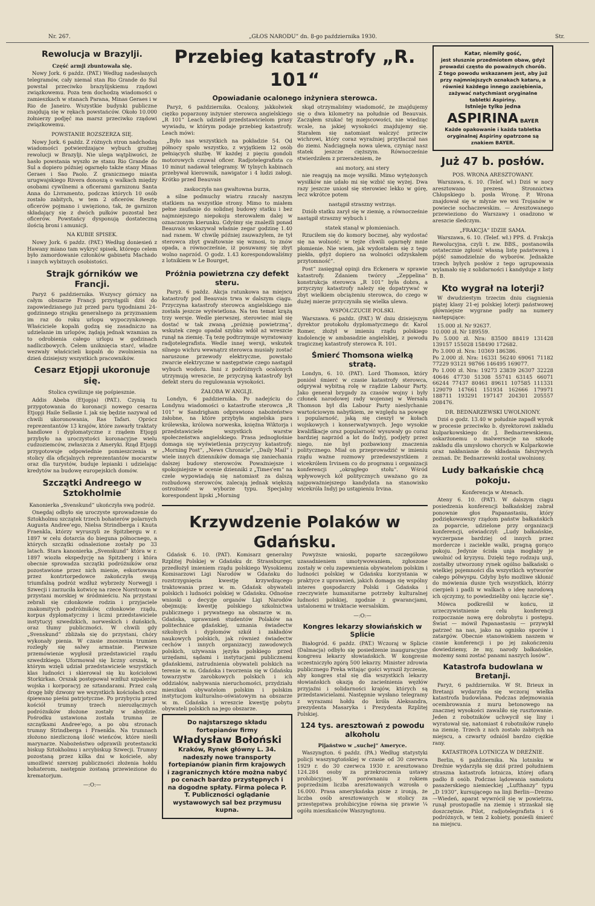Nr. 267. „GŁOS NARODU“ dn. 8-go października 1930. Str.
Rewolucja w Brazylji.
Część armji zbuntowała się.
Nowy Jork. 6 paźdz. (PAT.) Według nadesłanych telegramów, cały niemal stan Rio Grande do Sul powstał przeciwko brazylijskiemu rządowi związkowemu. Poza tem dochodzą wiadomości o zamieszkach w stanach Parana, Minas Geraes i w Rio de Janeiro. Wszystkie budynki publiczne znajdują się w rękach powstańców. Około 10.000 żołnierzy podjęć ma marsz przeciwko rządowi związkowemu.
POWSTANIE ROZSZERZA SIĘ.
Nowy Jork. 6 paźdz. Z różnych stron nadchodzą wiadomości potwierdzające wybuch groźnej rewolucji w Brazylji. Nie ulega wątpliwości, że hasło powstania wyszło ze stanu Rio Grande do Sul a dopiero później ogarnęło także stany Minas Geraes i Sao Paolo. Z granicznego miasta urugwajskiego Rivera donoszą o walkach między osobami cywilnemi a oficerami garnizonu Santa Anna do Livramento, podczas których 10 osób zostało zabitych, w tem 2 oficerów. Resztę oficerów pojmano i uwięziono, tak, że garnizon składający się z dwóch pułków pozostał bez oficerów. Powstańcy dysponują dostateczną ilością broni i amunicji.
NA KUBIE SPISEK.
Nowy Jork. 6 paźdz. (PAT.) Według doniesień z Hawany miano tam wykryć spisek, którego celem było zamordowanie członków gabinetu Machado i innych wybitnych osobistości.
Strajk górników we Francji.
Paryż 6 października. Wszyscy górnicy na całym obszarze Francji przystąpili dziś do zapowiedzianego już przed paru tygodniami 24-godzinnego strajku generalnego za przyznaniem im raz do roku urlopu wypoczynkowego. Właściciele kopalń godzą się zasadniczo na udzielanie im urlopów, żądają jednak wzamian za to odrobienia całego urlopu w godzinach nadliczbowych. Celem uniknięcia starć, władze wezwały właścicieli kopalń do zwolnienia na dzień dzisiejszy wszystkich pracowników.
Cesarz Etjopji ukoronuje się.
Stolica cywilizuje się pośpiesznie.
Addis Abeba (Etjopja) (PAT.). Czynią tu przygotowania do koronacji nowego cesarza Etjopji Haile Sellasie I. jak się będzie nazywał od chwili ukoronowania, Ras Tafari. Oprócz reprezentantów 13 krajów, które zawarły traktaty handlowe i dyplomatyczne z rządem Etjopji przybyło na uroczystości koronacyjne wielu cudzoziemców, zwłaszcza z Ameryki. Rząd Etjopji przygotowuje odpowiednie pomieszczenia w stolicy dla oficjalnych reprezentantów mocarstw oraz dla turystów, buduje lepianki i udzielając kredytów na budowę europejskich domów.
Szczątki Andreego w Sztokholmie
Kanonierka „Svenskund“ ukończyła swą podróż.
Onegdaj odbyło się uroczyste sprowadzenie do Sztokholmu szczątek trzech bohaterów polarnych Augusta Andree'ego, Nielsa Strindberga i Knuta Fraenkla, którzy wyruszyli ze Spitzbergu w r. 1897 w celu dotarcia do bieguna północnego, a których szczątki odnalezione zostały po 33 latach. Stara kanonierka „Svenskund“ która w r. 1897 wiozła ekspedycję na Spitzberg i która obecnie sprowadza szczątki podróżników oraz pozostawione przez nich mienie, eskortowana przez kontrtorpedowce zakończyła swoją triumfalną podróż wzdłuż wybrzeży Norwegji i Szwecji i zarzuciła kotwicę na rzece Norstroom w przystani morskiej w śródmieściu. Na przystani zebrali się członkowie rodzin i przyjaciele znakomitych podróżników, członkowie rządu, korpus dyplomatyczny i liczni przedstawiciele instytucyj szwedzkich, norweskich i duńskich, oraz tłumy publiczności. W chwili gdy „Svenskund“ zbliżała się do przystani, chóry wykonały pienia. W czasie znoszenia trumien rozległy się salwy armatnie. Pierwsze przemówienie wygłosił przedstawiciel rządu szwedzkiego. Uformował się liczny orszak, w którym wzięli udział przedstawiciele wszystkich klas ludności i skierował się ku kościołowi Storkirkan. Orszak postępował wzdłuż szpalerów wojska i korporacyj ze sztandarami. Przez całą drogę biły dzwony we wszystkich kościołach oraz śpiewano pieśni patrjotyczne. Po przybyciu przed kościół trumny trzech nierozłącznych podróżników złożone zostały w absydzie. Pośrodku ustawiona została trumna ze szczątkami Andree'ego, a po obu stronach trumny Strindberga i Fraenkla. Na trumnach złożono niezliczoną ilość wieńców, które nieśli marynarze. Nabożeństwo odprawili protestancki biskup Sztokholmu i arcybiskup Szwecji. Trumny pozostaną przez kilka dni w kościele, aby umożliwić szerszej publiczności złożenia hołdu bohaterom, następnie zostaną przewiezione do krematorjum.
—:O:—
Przebieg katastrofy „R. 101“
Opowiadanie ocalonego inżyniera sterowca.
Paryż, 6 października. Ocalony, jakkolwiek ciężko poparzony inżynier sterowca angielskiego „R 101“ Leach udzielił przedstawicielom prasy wywiadu, w którym podaje przebieg katastrofy. Leach mówi:
„Było nas wszystkich na pokładzie 54. Od północy spało wszystko, z wyjątkiem 12 osób pełniących służbę. W każdej z pięciu gondoli motorowych czuwał oficer. Radjotelegrafista co 10 minut nadawał telegramy. W tylnych kabinach przebywał kierownik, nawigator i 4 ludzi załogi. Krótko przed Beauvais
zaskoczyła nas gwałtowna burza,
a silne podmuchy wiatru rzucały naszym statkiem na wszystkie strony. Mimo to miałem pełne zaufanie do solidnej budowy statku i bez najmniejszego niepokoju sterowałem dalej w oznaczonym kierunku. Gdyśmy się znaleźli ponad Beauvais wskazywał właśnie zegar godzinę 1.40 nad ranem. W chwilę później zauważyłem, że tył sterowca zbyt gwałtownie się wznosi, to znów opada, a równocześnie, iż posuwamy się zbyt wolno naprzód. O godz. 1.43 korespondowaliśmy z lotnikiem w Le Bourget,
skąd otrzymaliśmy wiadomość, że znajdujemy się o dwa kilometry na południe od Beauvais. Zacząłem szukać tej miejscowości, nie wiedząc wcale, na jakiej wysokości znajdujemy się. Starałem się natomiast walczyć przeciw wichrowi, który coraz wyraźniej przytłaczał nas do ziemi. Nadciągnęła nowa ulewa, czyniąc nasz statek jeszcze cięższym. Równocześnie stwierdziłem z przerażeniem, że
ani motory, ani stery
nie reagują na moje wysiłki. Mimo wytężonych wysiłków nie udało mi się wzbić się wyżej. Dwa razy jeszcze uniosł się sterowiec lekko w górę, lecz wkrótce potem
nastąpił straszny wstrząs.
Dziób statku zarył się w ziemię, a równocześnie nastąpił straszny wybuch i
statek stanął w płomieniach.
Rzuciłem się do komory bocznej, aby wydostać się na wolność; w tejże chwili ogarnęły mnie płomienie. Nie wiem, jak wydostałem się z tego piekła, gdyż dopiero na wolności odzyskałem przytomność“.
Próżnia powietrzna czy defekt steru.
Paryż. 6 paźdz. Akcja ratunkowa na miejscu katastrofy pod Beauvais trwa w dalszym ciągu. Przyczyna katastrofy sterowca angielskiego nie została jeszcze wyświetlona. Na ten temat krążą trzy wersje. Wedle pierwszej, sterowiec miał się dostać w tak zwaną „próżnię powietrzną“, wskutek czego opadał szybko wdół aż wreszcie runął na ziemię. Tą tezę podtrzymuje wyratowany radjotelegrafista. Wedle innej wersji, wskutek silnego wichru wewnątrz sterowca musiały zostać naruszone przewody elektryczne, powstało zwarcie elektryczne w następstwie czego nastąpił wybuch wodoru. Inni z podróżnych ocalonych utrzymują wreszcie, że przyczyną katastrofy był defekt steru do regulowania wysokości.
ŻAŁOBA W ANGLJI.
Londyn, 6 października. Po nadejściu do Londynu wiadomości o katastrofie sterowca „R 101“ w Sandrigham odprawiono nabożeństwo żałobne, na które przybyła angielska para królewska, królowa norweska, księżna Wiktorja i przedstawiciele wszystkich warstw społeczeństwa angielskiego. Prasa jednogłośnie domaga się wyświetlenia przyczyny katastrofy. „Morning Post“, „News Chronicle“, „Daily Mail“ i wiele innych dzienników domaga się zaniechania dalszej budowy sterowców. Poważniejsze i spokojniejsze w ocenie dzienniki z „Times'em“ na czele wypowiadają się natomiast za dalszą rozbudową sterowców, zalecają jednak większą ostrożność w wyborze typu. Specjalny korespondent lipski „Morning
Post“ zasięgnął opinji dra Eckenera w sprawie katastrofy. Zdaniem twórcy „Zeppelina“ konstrukcja sterowca „R 101“ była dobra, a przyczyny katastrofy należy się dopatrywać w zbyt wielkiem obciążeniu sterowca, do czego w dużej mierze przyczyniła się wielka ulewa.
WSPÓŁCZUCIE POLSKI.
Warszawa. 6 paźdz. (PAT.) W dniu dzisiejszym dyrektor protokołu dyplomatycznego dr. Karol Romer, złożył w imieniu rządu polskiego kndolencję w ambasadzie angielskiej, z powodu tragicznej katastrofy sterowca R. 101.
Śmierć Thomsona wielką stratą.
Londyn, 6. 10. (PAT). Lord Thomson, który poniósł śmierć w czasie katastrofy sterowca, odgrywał wybitną rolę w rządzie Labour Party. Jako generał brygady za czasów wojny i były członek narodowej rady wojennej w Wersalu Thomson był dla Labour Party nieslychanie wartościowym nabytkiem, ze względu na powagę i popularność, jaką się cieszył w kołach wojskowych i konserwatywnych. Jego wysokie kwalifikacje oraz popularność wysuwały go coraz bardziej naprzód a lot do Indyj, podjęty przez niego, nie był pozbawiony znaczenia politycznego. Miał on przeprowadzić w imieniu rządu ważne rozmowy przedewszystkiem z wicekrólem Irvinem co do programu i organizacji konferencji „okrągłego stołu“. Wśród wpływowych kół politycznych uważano go za najpoważniejszego kandydata na stanowisko wicekróla Indyj po ustąpieniu Irvina.
Krzywdzenie Polaków w Gdańsku.
Gdańsk 6. 10. (PAT). Komisarz generalny Rzplitej Polskiej w Gdańsku dr. Strassburger, przedłożył imieniem rządu polskiego Wysokiemu Komisarzowi Ligi Narodów w Gdańsku do rozstrzygnięcia kwestję krzywdzącego traktowania przez w. m. Gdańsk obywateli polskich i ludności polskiej w Gdańsku. Odnośne wnioski o decyzje organów Ligi Narodów obejmują: kwestję polskiego szkolnictwa publicznego i prywatnego na obszarze w. m. Gdańska, uprawnień studentów Polaków na politechnice gdańskiej, uznania świadectw szkolnych i dyplomów szkół i zakładów naukowych polskich, jak również świadectw cechów i innych organizacyj zawodowych polskich, używania języka polskiego przed urzędami, sądami i instytucjami publicznemi gdańskiemi, zatrudnienia obywateli polskich na terenie w. m. Gdańska i tworzenia się w Gdańsku towarzystw zarobkowych polskich i ich oddziałów, nabywania nieruchomości, przydziału mieszkań obywatelom polskim i polskim instytucjom kulturalno-oświatowym na obszarze w. m. Gdańska i wreszcie kwestję pobytu obywateli polskich na jego obszarze.
Do najstarszego składu fortepianów firmy
Władysław Bołoński
Kraków, Rynek główny L. 34.
nadeszły nowe transporty fortepianów pianin firm krajowych i zagranicznych które można nabyć po cenach bardzo przystępnych i na dogodne spłaty. Firma poleca P. T. Publiczności oglądanie wystawowych sal bez przymusu kupna.
Powyższe wnioski, poparte szczegółowo uzasadnieniem umotywowaniem, zgłoszone zostały w celu zapewnienia obywatelom polskim i ludności polskiej w Gdańsku korzystania w praktyce z uprawnień, jakich domaga się wspólny interes gospodarczy Polski i Gdańska i rzeczywiste humanitarne potrzeby kulturalnej ludności polskiej, zgodnie z gwarancjami, ustalonemi w traktacie wersalskim.
—:O:—
Kongres lekarzy słowiańskich w Splicie
Białogród. 6 paźdz. (PAT.) Wczoraj w Splicie (Dalmacja) odbyło się posiedzenie inauguracyjne kongresu lekarzy słowiańskich. W kongresie uczestniczyło zgórą 500 lekarzy. Minister zdrowia publicznego Preka witając gości wyraził życzenie, aby kongres stał się dla wszystkich lekarzy słowiańskich okazją do zacieśnienia węzłów przyjaźni i solidarności krajów, których są przedstawicielami. Następnie wysłano telegramy z wyrazami hołdu do króla Aleksandra, prezydenta Masaryka i Prezydenta Rzplitej Polskiej.
124 tys. aresztowań z powodu alkoholu
Pijaństwo w „suchej“ Ameryce.
Waszyngton. 6 paźdz. (PA.) Według statystyki policji waszyngtońskiej w czasie od 30 czerwca 1929 r. do 30 czerwca 1930 r. aresztowano 124.284 osoby za przekroczenia ustawy prohibicyjnej. W porównaniu z rokiem poprzednim liczba aresztowanych wzrosła o 16.000. Prasa amerykańska pisze z ironją, że liczba osób aresztowanych w stolicy za przestępstwa prohibicyjne równa się prawie ¼ ogółu mieszkańców Waszyngtonu.
Katar, niemiły gość,
jest słusznie przedmiotem obaw, gdyż prowadzi często do poważnych chorób. Z tego powodu wskazanem jest, aby już przy najmniejszych oznakach kataru, a również każdego innego zaziębienia, zażywać natychmiast oryginalne tabletki Aspiriny.
Istnieje tylko jedna
ASPIRINA BAYER
Każde opakowanie i każda tabletka oryginalnej Aspiriny opatrzone są znakiem BAYER.
Już 47 b. posłów.
POS. WRONA ARESZTOWANY.
Warszawa, 6. 10. (Telef. wł.) Dziś w nocy aresztowano prezesa Stronnictwa Chłopskiego b. posła Wronę. P. Wrona znajdował się w młynie we wsi Trojanów w powiecie sochaczewskim. — Aresztowanego przewieziono do Warszawy i osadzono w areszcie śledczym.
„FRAKCJA“ IDZIE SAMA.
Warszawa, 6. 10. (Telef. wł.) PPS. d. Frakcja Rewolucyjna, czyli t. zw. BBS., postanowiła ostatecznie zgłosić własną listę państwową i pójść samodzielnie do wyborów. Jednakże trzech byłych posłów z tego ugrupowania wylamało się z solidarności i kandyduje z listy B. B.
Kto wygrał na loterji?
W dwudziestym trzecim dniu ciągnienia piątej klasy 21-ej polskiej loterji państwowej główniejsze wygrane padły na numery następujące:
15.000 zł. Nr 92637.
10.000 zł. Nr 189559.
Po 5.000 zł. Nra: 83500 88419 131428 139157 155028 158490 172682.
Po 3.000 zł. Nra: 10369 186386.
Po 2.000 zł. Nra: 16331 56240 69061 71182 77229 93121 98766 146495 169077.
Po 1.000 zł. Nra: 19273 23839 26307 32228 40646 47730 51308 55741 63145 66071 66244 77437 80461 89611 107585 111331 129079 147661 151934 162666 179971 188711 193291 197147 204301 205557 208476.
DR. BEDNARZEWSKI UWOLNIONY.
Dziś o godz. 13.40 w południe zapadł wyrok w procesie przeciwko b. dyrektorowi zakładu kulparkowskiego dr. J. Bednarzewskiemu, oskarżonemu o malwersacje na szkodę zakładu dla umysłowo chorych w Kulparkowie oraz nakłanianie do składania fałszywych zeznań. Dr. Bednarzewski został uwolniony.
Ludy bałkańskie chcą pokoju.
Konferencja w Atenach.
Ateny 6. 10. (PAT). W dalszym ciągu posiedzenia konferencji bałkańskiej zabrał ponownie głos Papanastasiu, który podziękowawszy rządom państw bałkańskich za poparcie, udzielone przy organizacji konferencji, oświadczył: „Ludy bałkańskie, wyczerpane bardziej od innych przez mordercze i zaciekłe walki, pragną gorąco pokoju. Jedynie ścisła unja mogłaby je uwolnić od kryzysu. Dzięki tego rodzaju unji, zostałby utworzony rynek ogólno bałkański o wielkiej pojemności dla wszystkich wytworów całego półwyspu. Gdyby było możliwe skłonić do mówienia dusze tych wszystkich, którzy cierpieli i padli w walkach o ideę narodową ich ojczyzny, to powiedzieliby oni: łączcie się“.
Mówca podkreślił w końcu, iż urzeczywistnienie celu konferencji rozpoczanie nową erę dobrobytu i postępu. Świat — mówił Papanastasiu — przywykł patrzeć na nas, jako na ognisko sporów i zatargów. Obecnie stanowiskiem naszem w czasie konferencji i po jej zakończeniu dowiedziemy, że my, narody bałkańskie, możemy sami zostać panami naszych losów“.
Katastrofa budowlana w Bretanji.
Paryż, 6 października. W St. Brieux in Bretanji wydarzyła się wczoraj wielka katastrofa budowlana. Podczas zdejmowania ocembrowania z muru betonowego na znacznej wysokości zawaliło się rusztowanie. Jeden z robotników uchwycił się liny i wyratował się, natomiast 4 robotników runęło na ziemię. Trzech z nich zostało zabitych na miejscu, a czwarty odniósł bardzo ciężkie rany.
KATASTROFA LOTNICZA W DREŹNIE.
Berlin, 6 października. Na lotnisku w Dreźnie wydarzyła się dziś przed południem straszna katastrofa lotnicza, której ofiarą padło 8 osób. Podczas lądowania samolotu pasażerskiego niemieckiej „Lufthanzy“ typu „D 1930“, kursującego na linji Berlin—Drezno—Wiedeń, aparat wywrócił się w powietrzu, runął prostopadle na ziemię i strzaskał się doszczętnie. Pilot, radjotelegrafista i 6 podróżnych, w tem 2 kobiety, ponieśli śmierć na miejscu.